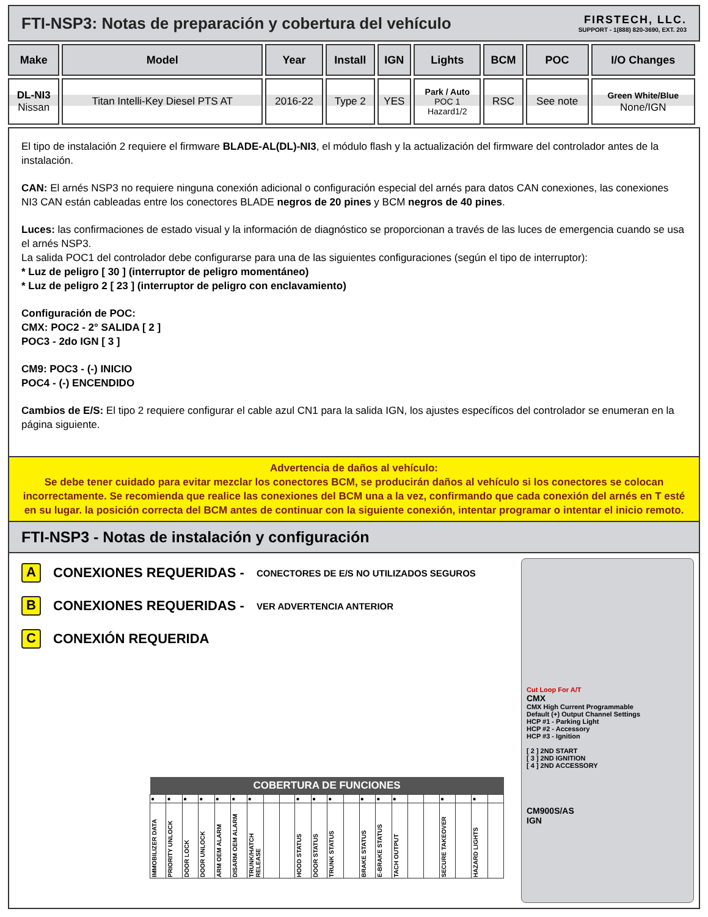FTI-NSP3: Notas de preparación y cobertura del vehículo
FIRSTECH, LLC.
SUPPORT - 1(888) 820-3690, EXT. 203
| Make | Model | Year | Install | IGN | Lights | BCM | POC | I/O Changes |
| --- | --- | --- | --- | --- | --- | --- | --- | --- |
| DL-NI3 Nissan | Titan Intelli-Key Diesel PTS AT | 2016-22 | Type 2 | YES | Park / Auto POC 1 Hazard1/2 | RSC | See note | Green White/Blue None/IGN |
El tipo de instalación 2 requiere el firmware BLADE-AL(DL)-NI3, el módulo flash y la actualización del firmware del controlador antes de la instalación.
CAN: El arnés NSP3 no requiere ninguna conexión adicional o configuración especial del arnés para datos CAN conexiones, las conexiones NI3 CAN están cableadas entre los conectores BLADE negros de 20 pines y BCM negros de 40 pines.
Luces: las confirmaciones de estado visual y la información de diagnóstico se proporcionan a través de las luces de emergencia cuando se usa el arnés NSP3.
La salida POC1 del controlador debe configurarse para una de las siguientes configuraciones (según el tipo de interruptor):
* Luz de peligro [ 30 ] (interruptor de peligro momentáneo)
* Luz de peligro 2 [ 23 ] (interruptor de peligro con enclavamiento)
Configuración de POC:
CMX: POC2 - 2° SALIDA [ 2 ]
POC3 - 2do IGN [ 3 ]
CM9: POC3 - (-) INICIO
POC4 - (-) ENCENDIDO
Cambios de E/S: El tipo 2 requiere configurar el cable azul CN1 para la salida IGN, los ajustes específicos del controlador se enumeran en la página siguiente.
Advertencia de daños al vehículo:
Se debe tener cuidado para evitar mezclar los conectores BCM, se producirán daños al vehículo si los conectores se colocan incorrectamente. Se recomienda que realice las conexiones del BCM una a la vez, confirmando que cada conexión del arnés en T esté en su lugar. la posición correcta del BCM antes de continuar con la siguiente conexión, intentar programar o intentar el inicio remoto.
FTI-NSP3 - Notas de instalación y configuración
A CONEXIONES REQUERIDAS - CONECTORES DE E/S NO UTILIZADOS SEGUROS
B CONEXIONES REQUERIDAS - VER ADVERTENCIA ANTERIOR
C CONEXIÓN REQUERIDA
| COBERTURA DE FUNCIONES | | | | | | | | | | | | | | | | | | | | | |
| --- | --- | --- | --- | --- | --- | --- | --- | --- | --- | --- | --- | --- | --- | --- | --- | --- | --- | --- | --- | --- | --- |
| ● | ● | ● | ● | ● | ● | ● | | | ● | ● | ● | | ● | ● | ● | | | ● | | ● | |
| IMMOBILIZER DATA | PRIORITY UNLOCK | DOOR LOCK | DOOR UNLOCK | ARM OEM ALARM | DISARM OEM ALARM | TRUNK/HATCH RELEASE | | | HOOD STATUS | DOOR STATUS | TRUNK STATUS | | BRAKE STATUS | E-BRAKE STATUS | TACH OUTPUT | | | SECURE TAKEOVER | | HAZARD LIGHTS | |
Cut Loop For A/T
CMX
CMX High Current Programmable
Default (+) Output Channel Settings
HCP #1 - Parking Light
HCP #2 - Accessory
HCP #3 - Ignition
[ 2 ] 2ND START
[ 3 ] 2ND IGNITION
[ 4 ] 2ND ACCESSORY
CM900S/AS
IGN